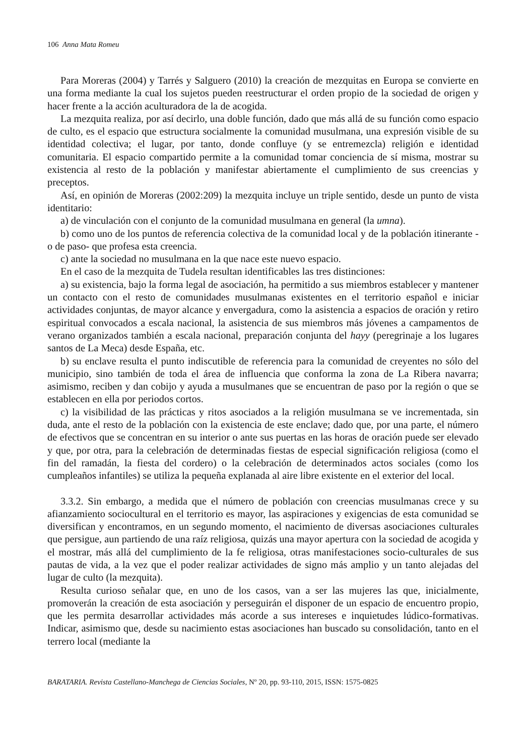106 Anna Mata Romeu
Para Moreras (2004) y Tarrés y Salguero (2010) la creación de mezquitas en Europa se convierte en una forma mediante la cual los sujetos pueden reestructurar el orden propio de la sociedad de origen y hacer frente a la acción aculturadora de la de acogida.
La mezquita realiza, por así decirlo, una doble función, dado que más allá de su función como espacio de culto, es el espacio que estructura socialmente la comunidad musulmana, una expresión visible de su identidad colectiva; el lugar, por tanto, donde confluye (y se entremezcla) religión e identidad comunitaria. El espacio compartido permite a la comunidad tomar conciencia de sí misma, mostrar su existencia al resto de la población y manifestar abiertamente el cumplimiento de sus creencias y preceptos.
Así, en opinión de Moreras (2002:209) la mezquita incluye un triple sentido, desde un punto de vista identitario:
a) de vinculación con el conjunto de la comunidad musulmana en general (la umna).
b) como uno de los puntos de referencia colectiva de la comunidad local y de la población itinerante -o de paso- que profesa esta creencia.
c) ante la sociedad no musulmana en la que nace este nuevo espacio.
En el caso de la mezquita de Tudela resultan identificables las tres distinciones:
a) su existencia, bajo la forma legal de asociación, ha permitido a sus miembros establecer y mantener un contacto con el resto de comunidades musulmanas existentes en el territorio español e iniciar actividades conjuntas, de mayor alcance y envergadura, como la asistencia a espacios de oración y retiro espiritual convocados a escala nacional, la asistencia de sus miembros más jóvenes a campamentos de verano organizados también a escala nacional, preparación conjunta del hayy (peregrinaje a los lugares santos de La Meca) desde España, etc.
b) su enclave resulta el punto indiscutible de referencia para la comunidad de creyentes no sólo del municipio, sino también de toda el área de influencia que conforma la zona de La Ribera navarra; asimismo, reciben y dan cobijo y ayuda a musulmanes que se encuentran de paso por la región o que se establecen en ella por periodos cortos.
c) la visibilidad de las prácticas y ritos asociados a la religión musulmana se ve incrementada, sin duda, ante el resto de la población con la existencia de este enclave; dado que, por una parte, el número de efectivos que se concentran en su interior o ante sus puertas en las horas de oración puede ser elevado y que, por otra, para la celebración de determinadas fiestas de especial significación religiosa (como el fin del ramadán, la fiesta del cordero) o la celebración de determinados actos sociales (como los cumpleaños infantiles) se utiliza la pequeña explanada al aire libre existente en el exterior del local.
3.3.2. Sin embargo, a medida que el número de población con creencias musulmanas crece y su afianzamiento sociocultural en el territorio es mayor, las aspiraciones y exigencias de esta comunidad se diversifican y encontramos, en un segundo momento, el nacimiento de diversas asociaciones culturales que persigue, aun partiendo de una raíz religiosa, quizás una mayor apertura con la sociedad de acogida y el mostrar, más allá del cumplimiento de la fe religiosa, otras manifestaciones socio-culturales de sus pautas de vida, a la vez que el poder realizar actividades de signo más amplio y un tanto alejadas del lugar de culto (la mezquita).
Resulta curioso señalar que, en uno de los casos, van a ser las mujeres las que, inicialmente, promoverán la creación de esta asociación y perseguirán el disponer de un espacio de encuentro propio, que les permita desarrollar actividades más acorde a sus intereses e inquietudes lúdico-formativas. Indicar, asimismo que, desde su nacimiento estas asociaciones han buscado su consolidación, tanto en el terrero local (mediante la
BARATARIA. Revista Castellano-Manchega de Ciencias Sociales, Nº 20, pp. 93-110, 2015, ISSN: 1575-0825